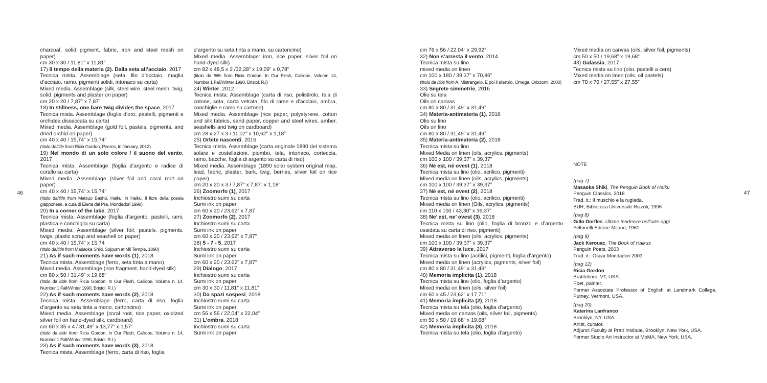46
charcoal, solid pigment, fabric, iron and steel mesh on paper)
cm 30 x 30 / 11,81” x 11,81”
17) Il tempo della materia (2). Dalla seta all’acciaio, 2017
Tecnica mista. Assemblage (seta, filo d’acciaio, maglia d’acciaio, ramo, pigmenti solidi, intonaco su carta)
Mixed media. Assemblage (silk, steel wire. steel mesh, twig, solid, pigments and plaster on paper)
cm 20 x 20 / 7,87” x 7,87”
18) In stillness, one bare twig divides the space, 2017
Tecnica mista. Assemblage (foglia d’oro, pastelli, pigmenti e orchidea disseccata su carta)
Mixed media. Assemblage (gold foil, pastels, pigments, and dried orchid on paper)
cm 40 x 40 / 15,74” x 15,74”
(titolo da/title from Ricia Gordon, Poems, In January, 2012)
19) Nel mondo di un solo colore / il suono del vento, 2017
Tecnica mista. Assemblage (foglia d’argento e radice di corallo su carta)
Mixed media. Assemblage (silver foil and coral root on paper)
cm 40 x 40 / 15,74” x 15,74”
(titolo da/title from Matsuo Bashō, Haiku, in Haiku. Il fiore della poesia giapponese, a cura di Elena dal Pra, Mondadori 1998)
20) In a corner of the lake, 2017
Tecnica mista. Assemblage (foglia d’argento, pastelli, rami, plastica e conchiglia su carta)
Mixed media. Assemblage (silver foil, pastels, pigments, twigs, plastic scrap and seashell on paper)
cm 40 x 40 / 15,74” x 15,74
(titolo da/title from Masaoka Shiki, Sojourn at Mii Temple, 1890)
21) As if such moments have words (1), 2018
Tecnica mista. Assemblage (ferro, seta tinta a mano)
Mixed media. Assemblage (iron fragment, hand-dyed silk)
cm 80 x 50 / 31,49” x 19,68”
(titolo da /title from Ricia Gordon, In Our Flesh, Calliope, Volume n. 14, Number 1 Fall/Winter 1990, Bristol. R.I.)
22) As if such moments have words (2), 2018
Tecnica mista. Assemblage (ferro, carta di riso, foglia d’argento su seta tinta a mano, cartoncino)
Mixed media. Assemblage (coral root, rice paper, oxidized silver foil on hand-dyed silk, cardboard)
cm 60 x 35 x 4 / 31,49” x 13,77” x 1,57”
(titolo da /title from Ricia Gordon, In Our Flesh, Calliope, Volume n. 14, Number 1 Fall/Winter 1990, Bristol. R.I.)
23) As if such moments have words (3), 2018
Tecnica mista. Assemblage (ferro, carta di riso, foglia
d’argento su seta tinta a mano, su cartoncino)
Mixed media. Assemblage: iron, rice paper, silver foil on hand-dyed silk)
cm 82 x 48,5 x 2 /32,28” x 19,09” x 0,78”
(titolo da /title from Ricia Gordon, In Our Flesh, Calliope, Volume 14, Number 1 Fall/Winter 1990, Bristol. R.I)
24) Winter, 2012
Tecnica mista. Assemblage (carta di riso, polistirolo, tela di cotone, seta, carta vetrata, filo di rame e d’acciaio, ambra, conchiglie e ramo su cartone)
Mixed media. Assemblage (rice paper, polystyrene, cotton and silk fabrics, sand paper, copper and steel wires, amber, seashells and twig on cardboard)
cm 28 x 27 x 3 / 11,02” x 10,62” x 1,18”
25) Orbite nascenti, 2016
Tecnica mista. Assemblage (carta originale 1890 del sistema solare e costellazioni, piombo, tela, intonaco, corteccia, ramo, bacche, foglia di argento su carta di riso)
Mixed media. Assemblage (1890 solar system original map, lead, fabric, plaster, bark, twig, berries, silver foil on rice paper)
cm 20 x 20 x 3 / 7,87” x 7,87” x 1,18”
26) Zoomorfo (1), 2017
Inchiostro sumi su carta
Sumi ink on paper
cm 60 x 20 / 23,62” x 7,87
27) Zoomorfo (2), 2017
Inchiostro sumi su carta
Sumi ink on paper
cm 60 x 20 / 23,62” x 7,87”
28) 5 - 7 - 5, 2017
Inchiostro sumi su carta
Sumi ink on paper
cm 60 x 20 / 23,62” x 7,87”
29) Dialogo, 2017
Inchiostro sumi su carta
Sumi ink on paper
cm 30 x 30 / 11,81” x 11,81”
30) Da spazi sospesi, 2018
Inchiostro sumi su carta
Sumi ink on paper
cm 56 x 56 / 22,04” x 22,04”
31) L’ombra, 2018
Inchiostro sumi su carta
Sumi ink on paper
cm 76 x 56 / 22,04” x 29,92”
32) Non s’arresta il vento, 2014
Tecnica mista su lino
mixed media on linen
cm 100 x 180 / 39,37” x 70,86”
(titolo da /title from A. Mistrangelo, E poi il silenzio, Omega, Orizzonti, 2000)
33) Segrete simmetrie, 2016
Olio su tela
Oils on canvas
cm 80 x 80 / 31,49” x 31,49”
34) Materia-antimateria (1), 2016
Olio su lino
Oils on lino
cm 80 x 80 / 31,49” x 31,49”
35) Materia-antimateria (2), 2018
Tecnica mista su lino
Mixed Media on linen (oils, acrylics, pigments)
cm 100 x 100 / 39,37” x 39,37”
36) Né est, né ovest (1), 2018
Tecnica mista su lino (olio, acrilico, pigmenti)
Mixed media on linen (oils, acrylics, pigments)
cm 100 x 100 / 39,37” x 39,37”
37) Né est, né ovest (2), 2018
Tecnica mista su lino (olio, acrilico, pigmenti)
Mixed media on linen (Oils, acrylics, pigments)
cm 110 x 100 / 43,30” x 39,37”
38) Ne’ est, ne’ ovest (3), 2018
Tecnica mista su lino (olio, foglia di bronzo e d’argento ossidata su carta di riso, pigmenti)
Mixed media on linen (oils, acrylics, pigments)
cm 100 x 100 / 39,37” x 39,37”
39) Attraverso la luce, 2017
Tecnica mista su lino (acrilici, pigmenti, foglia d’argento)
Mixed media on linen (acrylics, pigments, silver foil)
cm 80 x 80 / 31,49” x 31,49”
40) Memoria implicita (1), 2018
Tecnica mista su lino (olio, foglia d’argento)
Mixed media on linen (oils, silver foil)
cm 60 x 45 / 23,62” x 17,71”
41) Memoria implicita (2), 2018
Tecnica mista su tela (olio, foglia d’argento)
Mixed media on canvas (oils, silver foil, pigments)
cm 50 x 50 / 19,68” x 19,68”
42) Memoria implicita (3), 2018
Tecnica mista su tela (olio, foglia d’argento)
Mixed media on canvas (oils, silver foil, pigments)
cm 50 x 50 / 19,68” x 19,68”
43) Galassia, 2017
Tecnica mista su lino (olio, pastelli a cera)
Mixed media on linen (oils, oil pastels)
cm 70 x 70 / 27,55” x 27,55”
NOTE
(pag 7)
Masaoka Shiki, The Penguin Book of Haiku
Penguin Classics, 2018
Trad. it.: Il muschio e la rugiada,
BUR, Biblioteca Universale Rizzoli, 1996
(pag 8)
Gillo Dorfles, Ultime tendenze nell’arte oggi
Feltrinelli Editore Milano, 1961
(pag 9)
Jack Kerouac, The Book of Haikus
Penguin Poets, 2003
Trad. it.: Oscar Mondadori 2003
(pag 12)
Ricia Gordon
Brattleboro, VT, USA.
Poet, painter.
Former Associate Professor of English at Landmark College, Putney, Vermont, USA.
(pag 20)
Katerina Lanfranco
Brooklyn, NY, USA.
Artist, curator.
Adjunct Faculty at Pratt Institute, Brooklyn, New York, USA.
Former Studio Art Instructor at MoMA, New York, USA.
47